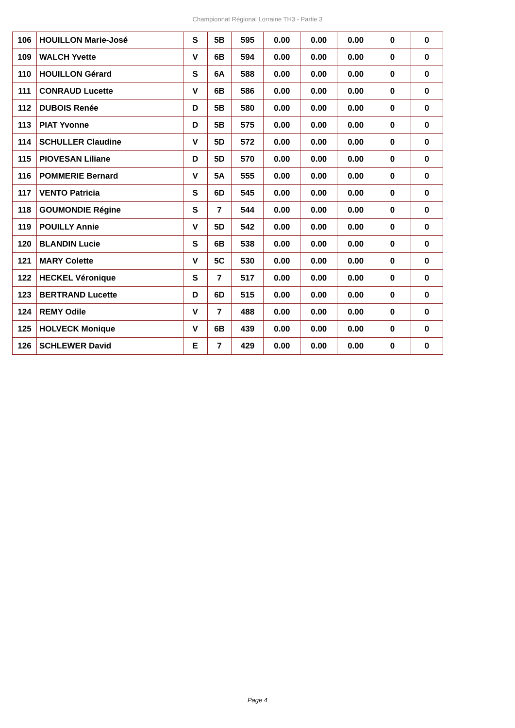Championnat Régional Lorraine TH3 - Partie 3
| 106 | HOUILLON Marie-José | S | 5B | 595 | 0.00 | 0.00 | 0.00 | 0 | 0 |
| 109 | WALCH Yvette | V | 6B | 594 | 0.00 | 0.00 | 0.00 | 0 | 0 |
| 110 | HOUILLON Gérard | S | 6A | 588 | 0.00 | 0.00 | 0.00 | 0 | 0 |
| 111 | CONRAUD Lucette | V | 6B | 586 | 0.00 | 0.00 | 0.00 | 0 | 0 |
| 112 | DUBOIS Renée | D | 5B | 580 | 0.00 | 0.00 | 0.00 | 0 | 0 |
| 113 | PIAT Yvonne | D | 5B | 575 | 0.00 | 0.00 | 0.00 | 0 | 0 |
| 114 | SCHULLER Claudine | V | 5D | 572 | 0.00 | 0.00 | 0.00 | 0 | 0 |
| 115 | PIOVESAN Liliane | D | 5D | 570 | 0.00 | 0.00 | 0.00 | 0 | 0 |
| 116 | POMMERIE Bernard | V | 5A | 555 | 0.00 | 0.00 | 0.00 | 0 | 0 |
| 117 | VENTO Patricia | S | 6D | 545 | 0.00 | 0.00 | 0.00 | 0 | 0 |
| 118 | GOUMONDIE Régine | S | 7 | 544 | 0.00 | 0.00 | 0.00 | 0 | 0 |
| 119 | POUILLY Annie | V | 5D | 542 | 0.00 | 0.00 | 0.00 | 0 | 0 |
| 120 | BLANDIN Lucie | S | 6B | 538 | 0.00 | 0.00 | 0.00 | 0 | 0 |
| 121 | MARY Colette | V | 5C | 530 | 0.00 | 0.00 | 0.00 | 0 | 0 |
| 122 | HECKEL Véronique | S | 7 | 517 | 0.00 | 0.00 | 0.00 | 0 | 0 |
| 123 | BERTRAND Lucette | D | 6D | 515 | 0.00 | 0.00 | 0.00 | 0 | 0 |
| 124 | REMY Odile | V | 7 | 488 | 0.00 | 0.00 | 0.00 | 0 | 0 |
| 125 | HOLVECK Monique | V | 6B | 439 | 0.00 | 0.00 | 0.00 | 0 | 0 |
| 126 | SCHLEWER David | E | 7 | 429 | 0.00 | 0.00 | 0.00 | 0 | 0 |
Page 4